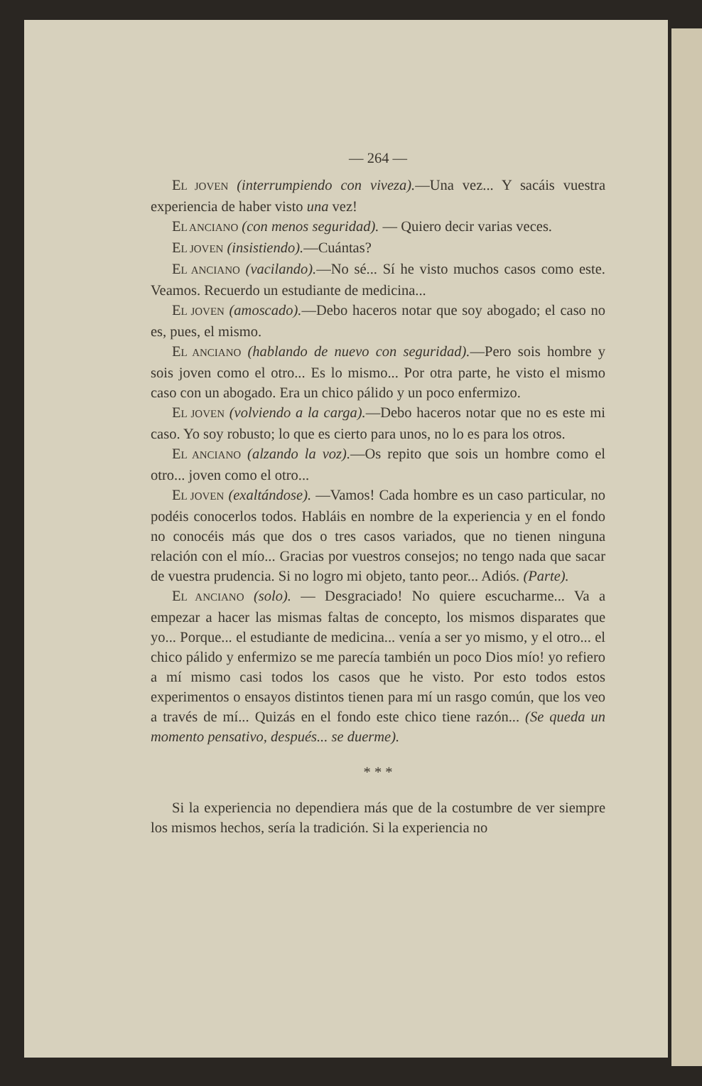— 264 —
EL JOVEN (interrumpiendo con viveza).—Una vez... Y sacáis vuestra experiencia de haber visto una vez!
EL ANCIANO (con menos seguridad). — Quiero decir varias veces.
EL JOVEN (insistiendo).—Cuántas?
EL ANCIANO (vacilando).—No sé... Sí he visto muchos casos como este. Veamos. Recuerdo un estudiante de medicina...
EL JOVEN (amoscado).—Debo haceros notar que soy abogado; el caso no es, pues, el mismo.
EL ANCIANO (hablando de nuevo con seguridad).—Pero sois hombre y sois joven como el otro... Es lo mismo... Por otra parte, he visto el mismo caso con un abogado. Era un chico pálido y un poco enfermizo.
EL JOVEN (volviendo a la carga).—Debo haceros notar que no es este mi caso. Yo soy robusto; lo que es cierto para unos, no lo es para los otros.
EL ANCIANO (alzando la voz).—Os repito que sois un hombre como el otro... joven como el otro...
EL JOVEN (exaltándose). —Vamos! Cada hombre es un caso particular, no podéis conocerlos todos. Habláis en nombre de la experiencia y en el fondo no conocéis más que dos o tres casos variados, que no tienen ninguna relación con el mío... Gracias por vuestros consejos; no tengo nada que sacar de vuestra prudencia. Si no logro mi objeto, tanto peor... Adiós. (Parte).
EL ANCIANO (solo). — Desgraciado! No quiere escucharme... Va a empezar a hacer las mismas faltas de concepto, los mismos disparates que yo... Porque... el estudiante de medicina... venía a ser yo mismo, y el otro... el chico pálido y enfermizo se me parecía también un poco Dios mío! yo refiero a mí mismo casi todos los casos que he visto. Por esto todos estos experimentos o ensayos distintos tienen para mí un rasgo común, que los veo a través de mí... Quizás en el fondo este chico tiene razón... (Se queda un momento pensativo, después... se duerme).
* * *
Si la experiencia no dependiera más que de la costumbre de ver siempre los mismos hechos, sería la tradición. Si la experiencia no